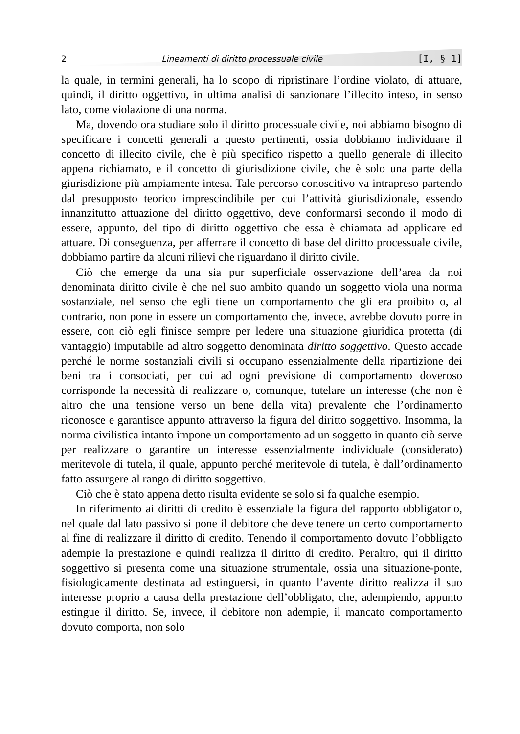2 Lineamenti di diritto processuale civile [I, § 1]
la quale, in termini generali, ha lo scopo di ripristinare l’ordine violato, di attuare, quindi, il diritto oggettivo, in ultima analisi di sanzionare l’illecito inteso, in senso lato, come violazione di una norma.
Ma, dovendo ora studiare solo il diritto processuale civile, noi abbiamo bisogno di specificare i concetti generali a questo pertinenti, ossia dobbiamo individuare il concetto di illecito civile, che è più specifico rispetto a quello generale di illecito appena richiamato, e il concetto di giurisdizione civile, che è solo una parte della giurisdizione più ampiamente intesa. Tale percorso conoscitivo va intrapreso partendo dal presupposto teorico imprescindibile per cui l’attività giurisdizionale, essendo innanzitutto attuazione del diritto oggettivo, deve conformarsi secondo il modo di essere, appunto, del tipo di diritto oggettivo che essa è chiamata ad applicare ed attuare. Di conseguenza, per afferrare il concetto di base del diritto processuale civile, dobbiamo partire da alcuni rilievi che riguardano il diritto civile.
Ciò che emerge da una sia pur superficiale osservazione dell’area da noi denominata diritto civile è che nel suo ambito quando un soggetto viola una norma sostanziale, nel senso che egli tiene un comportamento che gli era proibito o, al contrario, non pone in essere un comportamento che, invece, avrebbe dovuto porre in essere, con ciò egli finisce sempre per ledere una situazione giuridica protetta (di vantaggio) imputabile ad altro soggetto denominata diritto soggettivo. Questo accade perché le norme sostanziali civili si occupano essenzialmente della ripartizione dei beni tra i consociati, per cui ad ogni previsione di comportamento doveroso corrisponde la necessità di realizzare o, comunque, tutelare un interesse (che non è altro che una tensione verso un bene della vita) prevalente che l’ordinamento riconosce e garantisce appunto attraverso la figura del diritto soggettivo. Insomma, la norma civilistica intanto impone un comportamento ad un soggetto in quanto ciò serve per realizzare o garantire un interesse essenzialmente individuale (considerato) meritevole di tutela, il quale, appunto perché meritevole di tutela, è dall’ordinamento fatto assurgere al rango di diritto soggettivo.
Ciò che è stato appena detto risulta evidente se solo si fa qualche esempio.
In riferimento ai diritti di credito è essenziale la figura del rapporto obbligatorio, nel quale dal lato passivo si pone il debitore che deve tenere un certo comportamento al fine di realizzare il diritto di credito. Tenendo il comportamento dovuto l’obbligato adempie la prestazione e quindi realizza il diritto di credito. Peraltro, qui il diritto soggettivo si presenta come una situazione strumentale, ossia una situazione-ponte, fisiologicamente destinata ad estinguersi, in quanto l’avente diritto realizza il suo interesse proprio a causa della prestazione dell’obbligato, che, adempiendo, appunto estingue il diritto. Se, invece, il debitore non adempie, il mancato comportamento dovuto comporta, non solo